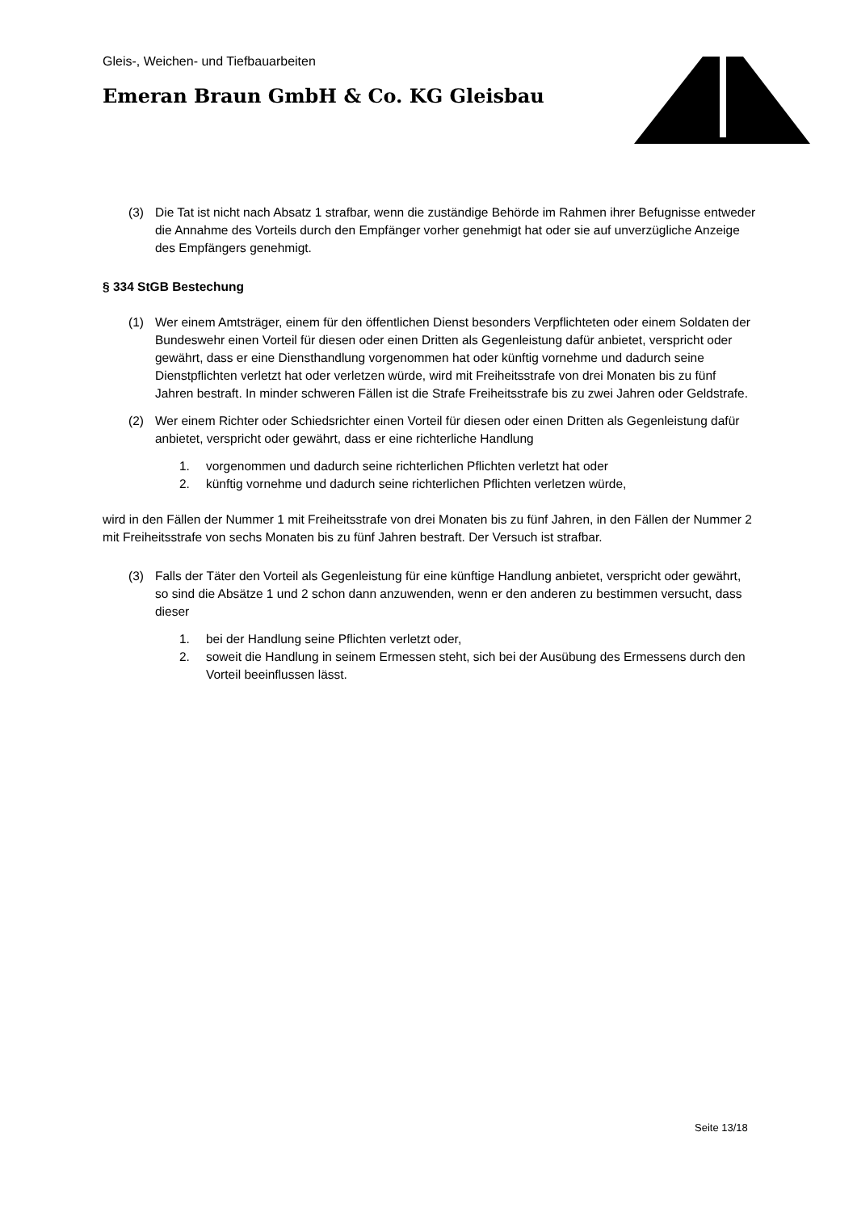Gleis-, Weichen- und Tiefbauarbeiten
Emeran Braun GmbH & Co. KG Gleisbau
(3) Die Tat ist nicht nach Absatz 1 strafbar, wenn die zuständige Behörde im Rahmen ihrer Befugnisse entweder die Annahme des Vorteils durch den Empfänger vorher genehmigt hat oder sie auf unverzügliche Anzeige des Empfängers genehmigt.
§ 334 StGB Bestechung
(1) Wer einem Amtsträger, einem für den öffentlichen Dienst besonders Verpflichteten oder einem Soldaten der Bundeswehr einen Vorteil für diesen oder einen Dritten als Gegenleistung dafür anbietet, verspricht oder gewährt, dass er eine Diensthandlung vorgenommen hat oder künftig vornehme und dadurch seine Dienstpflichten verletzt hat oder verletzen würde, wird mit Freiheitsstrafe von drei Monaten bis zu fünf Jahren bestraft. In minder schweren Fällen ist die Strafe Freiheitsstrafe bis zu zwei Jahren oder Geldstrafe.
(2) Wer einem Richter oder Schiedsrichter einen Vorteil für diesen oder einen Dritten als Gegenleistung dafür anbietet, verspricht oder gewährt, dass er eine richterliche Handlung
1. vorgenommen und dadurch seine richterlichen Pflichten verletzt hat oder
2. künftig vornehme und dadurch seine richterlichen Pflichten verletzen würde,
wird in den Fällen der Nummer 1 mit Freiheitsstrafe von drei Monaten bis zu fünf Jahren, in den Fällen der Nummer 2 mit Freiheitsstrafe von sechs Monaten bis zu fünf Jahren bestraft. Der Versuch ist strafbar.
(3) Falls der Täter den Vorteil als Gegenleistung für eine künftige Handlung anbietet, verspricht oder gewährt, so sind die Absätze 1 und 2 schon dann anzuwenden, wenn er den anderen zu bestimmen versucht, dass dieser
1. bei der Handlung seine Pflichten verletzt oder,
2. soweit die Handlung in seinem Ermessen steht, sich bei der Ausübung des Ermessens durch den Vorteil beeinflussen lässt.
Seite 13/18